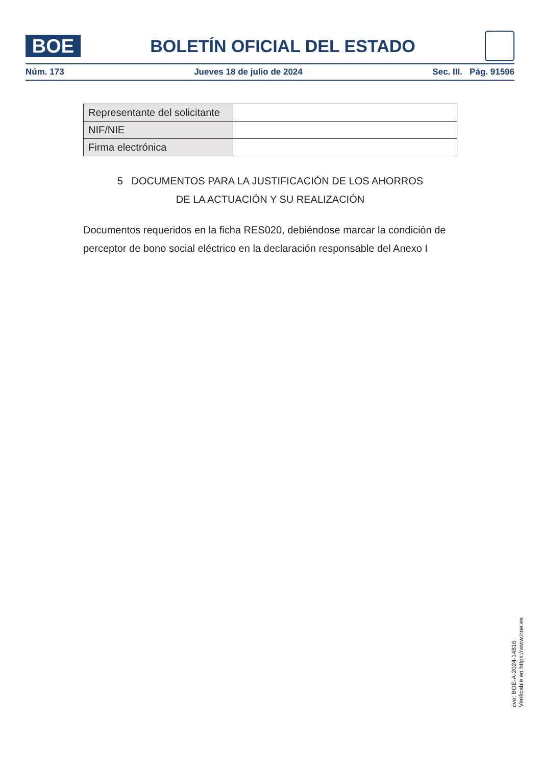BOE
BOLETÍN OFICIAL DEL ESTADO
Núm. 173 Jueves 18 de julio de 2024 Sec. III. Pág. 91596
| Representante del solicitante | |
| NIF/NIE | |
| Firma electrónica | |
5 DOCUMENTOS PARA LA JUSTIFICACIÓN DE LOS AHORROS
DE LA ACTUACIÓN Y SU REALIZACIÓN
Documentos requeridos en la ficha RES020, debiéndose marcar la condición de perceptor de bono social eléctrico en la declaración responsable del Anexo I
cve: BOE-A-2024-14816
Verificable en https://www.boe.es